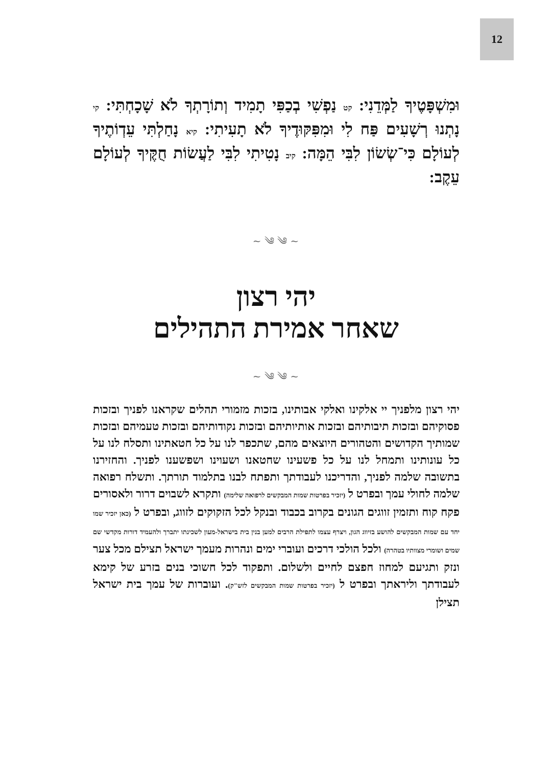12
וּמִשְׁפָּטֶיךָ לַמְּדֵנִי: קט נַפְשִׁי בְכַפִּי תָמִיד וְתוֹרָתְךָ לֹא שָׁכָחְתִּי: קי נָתְנוּ רְשָׁעִים פַּח לִי וּמִפִּקּוּדֶיךָ לֹא תָעִיתִי: קיא נָחַלְתִּי עֵדְוֹתֶיךָ לְעוֹלָם כִּי־שְׂשׂוֹן לִבִּי הֵמָּה: קיב נָטִיתִי לִבִּי לַעֲשׂוֹת חֻקֶּיךָ לְעוֹלָם עֵקֶב:
~ ༄ ༄ ~
יהי רצון
שאחר אמירת התהילים
~ ༄ ༄ ~
יהי רצון מלפניך יי אלקינו ואלקי אבותינו, בזכות מזמורי תהלים שקראנו לפניך ובזכות פסוקיהם ובזכות תיבותיהם ובזכות אותיותיהם ובזכות נקודותיהם ובזכות טעמיהם ובזכות שמותיך הקדושים והטהורים היוצאים מהם, שתכפר לנו על כל חטאתינו ותסלח לנו על כל עונותינו ותמחל לנו על כל פשעינו שחטאנו ושעוינו ושפשענו לפניך. והחזירנו בתשובה שלמה לפניך, והדריכנו לעבודתך ותפתח לבנו בתלמוד תורתך. ותשלח רפואה שלמה לחולי עמך ובפרט ל (יזכיר בפרטות שמות המבקשים לרפואה שלימה) ותקרא לשבוים דרור ולאסורים פקח קוח ותזמין זווגים הגונים בקרוב בכבוד ובנקל לכל הזקוקים לזווג, ובפרט ל (כאן יזכיר שמו יחד עם שמות המבקשים להושע בזיווג הגון, ויצרף עצמו לתפילת הרבים למען בנין בית בישראל-מעון לשכינתו יתברך ולהעמיד דורות מקדשי שם שמים ושומרי מצוותיו בטהרה) ולכל הולכי דרכים ועוברי ימים ונהרות מעמך ישראל תצילם מכל צער ונזק ותגיעם למחוז חפצם לחיים ולשלום. ותפקוד לכל חשוכי בנים בזרע של קימא לעבודתך וליראתך ובפרט ל (יזכיר בפרטות שמות המבקשים לזש"ק). ועוברות של עמך בית ישראל תצילן